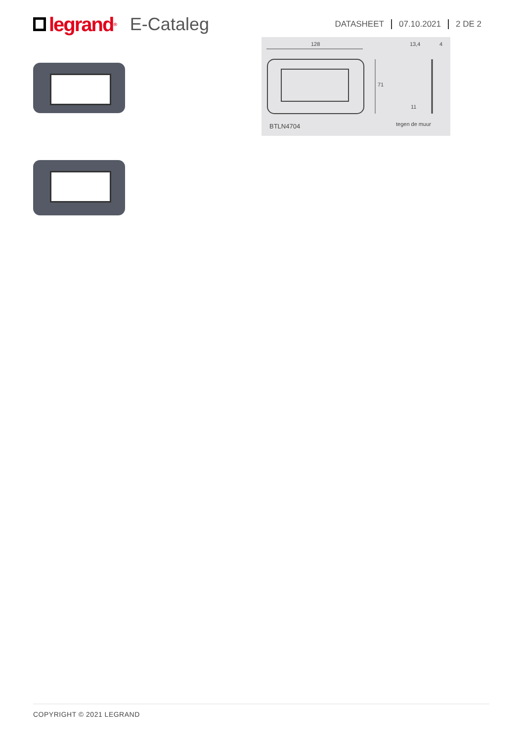legrand<sup>®</sup>
E-Cataleg
DATASHEET 07.10.2021 2 DE 2
128
13,4
4
71
11
tegen de muur
BTLN4704
COPYRIGHT © 2021 LEGRAND